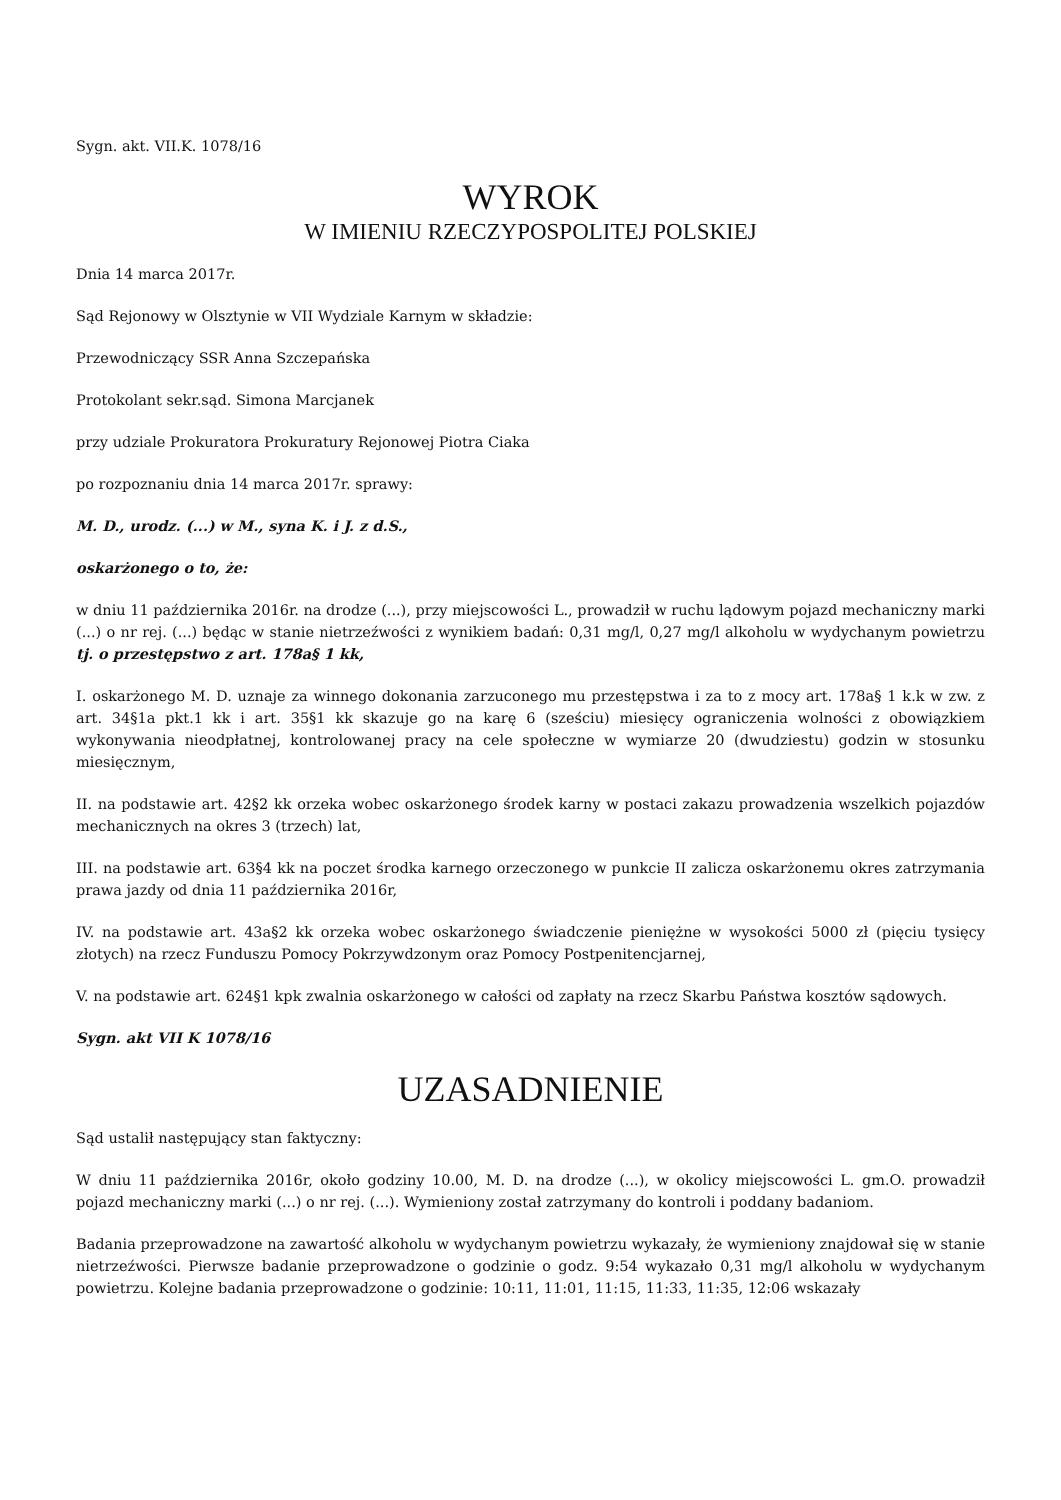Sygn. akt. VII.K. 1078/16
WYROK
W IMIENIU RZECZYPOSPOLITEJ POLSKIEJ
Dnia 14 marca 2017r.
Sąd Rejonowy w Olsztynie w VII Wydziale Karnym w składzie:
Przewodniczący SSR Anna Szczepańska
Protokolant sekr.sąd. Simona Marcjanek
przy udziale Prokuratora Prokuratury Rejonowej Piotra Ciaka
po rozpoznaniu dnia 14 marca 2017r. sprawy:
M. D., urodz. (...) w M., syna K. i J. z d.S.,
oskarżonego o to, że:
w dniu 11 października 2016r. na drodze (...), przy miejscowości L., prowadził w ruchu lądowym pojazd mechaniczny marki (...) o nr rej. (...) będąc w stanie nietrzeźwości z wynikiem badań: 0,31 mg/l, 0,27 mg/l alkoholu w wydychanym powietrzu tj. o przestępstwo z art. 178a§ 1 kk,
I. oskarżonego M. D. uznaje za winnego dokonania zarzuconego mu przestępstwa i za to z mocy art. 178a§ 1 k.k w zw. z art. 34§1a pkt.1 kk i art. 35§1 kk skazuje go na karę 6 (sześciu) miesięcy ograniczenia wolności z obowiązkiem wykonywania nieodpłatnej, kontrolowanej pracy na cele społeczne w wymiarze 20 (dwudziestu) godzin w stosunku miesięcznym,
II. na podstawie art. 42§2 kk orzeka wobec oskarżonego środek karny w postaci zakazu prowadzenia wszelkich pojazdów mechanicznych na okres 3 (trzech) lat,
III. na podstawie art. 63§4 kk na poczet środka karnego orzeczonego w punkcie II zalicza oskarżonemu okres zatrzymania prawa jazdy od dnia 11 października 2016r,
IV. na podstawie art. 43a§2 kk orzeka wobec oskarżonego świadczenie pieniężne w wysokości 5000 zł (pięciu tysięcy złotych) na rzecz Funduszu Pomocy Pokrzywdzonym oraz Pomocy Postpenitencjarnej,
V. na podstawie art. 624§1 kpk zwalnia oskarżonego w całości od zapłaty na rzecz Skarbu Państwa kosztów sądowych.
Sygn. akt VII K 1078/16
UZASADNIENIE
Sąd ustalił następujący stan faktyczny:
W dniu 11 października 2016r, około godziny 10.00, M. D. na drodze (...), w okolicy miejscowości L. gm.O. prowadził pojazd mechaniczny marki (...) o nr rej. (...). Wymieniony został zatrzymany do kontroli i poddany badaniom.
Badania przeprowadzone na zawartość alkoholu w wydychanym powietrzu wykazały, że wymieniony znajdował się w stanie nietrzeźwości. Pierwsze badanie przeprowadzone o godzinie o godz. 9:54 wykazało 0,31 mg/l alkoholu w wydychanym powietrzu. Kolejne badania przeprowadzone o godzinie: 10:11, 11:01, 11:15, 11:33, 11:35, 12:06 wskazały